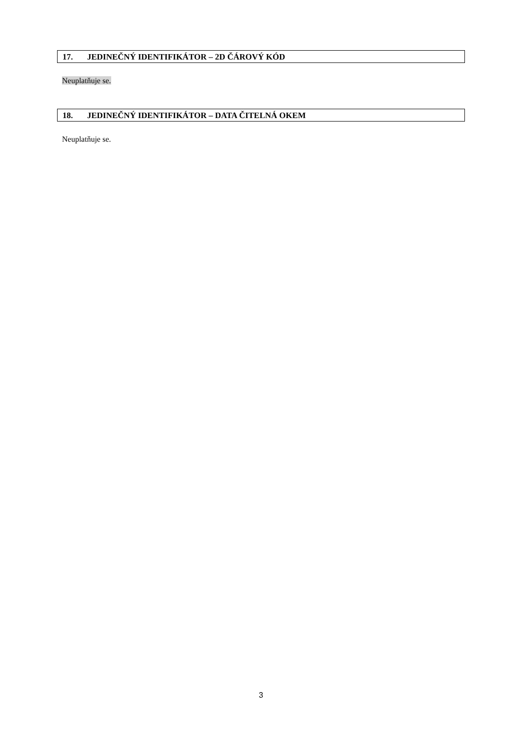17. JEDINEČNÝ IDENTIFIKÁTOR – 2D ČÁROVÝ KÓD
Neuplatňuje se.
18. JEDINEČNÝ IDENTIFIKÁTOR – DATA ČITELNÁ OKEM
Neuplatňuje se.
3